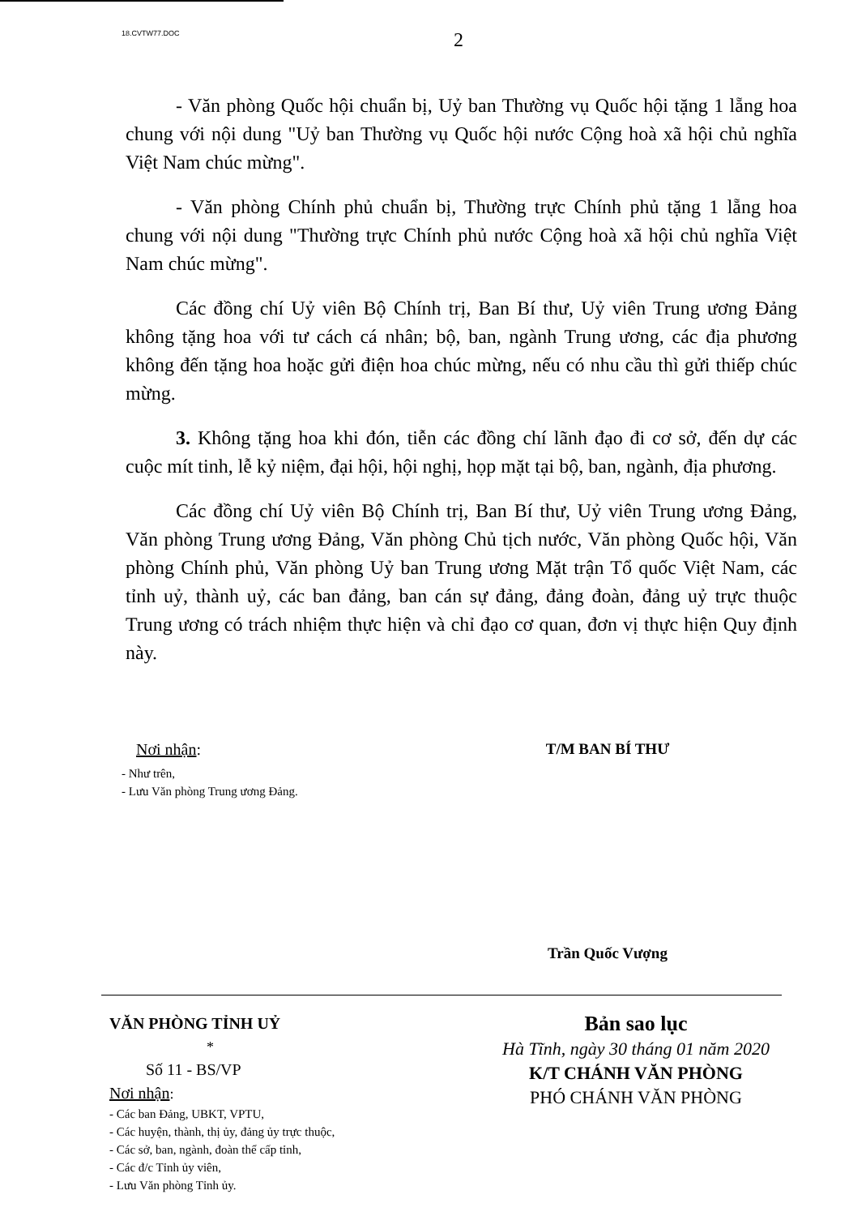18.CVTW77.DOC
2
- Văn phòng Quốc hội chuẩn bị, Uỷ ban Thường vụ Quốc hội tặng 1 lẵng hoa chung với nội dung "Uỷ ban Thường vụ Quốc hội nước Cộng hoà xã hội chủ nghĩa Việt Nam chúc mừng".
- Văn phòng Chính phủ chuẩn bị, Thường trực Chính phủ tặng 1 lẵng hoa chung với nội dung "Thường trực Chính phủ nước Cộng hoà xã hội chủ nghĩa Việt Nam chúc mừng".
Các đồng chí Uỷ viên Bộ Chính trị, Ban Bí thư, Uỷ viên Trung ương Đảng không tặng hoa với tư cách cá nhân; bộ, ban, ngành Trung ương, các địa phương không đến tặng hoa hoặc gửi điện hoa chúc mừng, nếu có nhu cầu thì gửi thiếp chúc mừng.
3. Không tặng hoa khi đón, tiễn các đồng chí lãnh đạo đi cơ sở, đến dự các cuộc mít tinh, lễ kỷ niệm, đại hội, hội nghị, họp mặt tại bộ, ban, ngành, địa phương.
Các đồng chí Uỷ viên Bộ Chính trị, Ban Bí thư, Uỷ viên Trung ương Đảng, Văn phòng Trung ương Đảng, Văn phòng Chủ tịch nước, Văn phòng Quốc hội, Văn phòng Chính phủ, Văn phòng Uỷ ban Trung ương Mặt trận Tổ quốc Việt Nam, các tỉnh uỷ, thành uỷ, các ban đảng, ban cán sự đảng, đảng đoàn, đảng uỷ trực thuộc Trung ương có trách nhiệm thực hiện và chỉ đạo cơ quan, đơn vị thực hiện Quy định này.
Nơi nhận:
- Như trên,
- Lưu Văn phòng Trung ương Đảng.
T/M BAN BÍ THƯ
Trần Quốc Vượng
VĂN PHÒNG TỈNH UỶ
*
Số 11 - BS/VP
Nơi nhận:
- Các ban Đảng, UBKT, VPTU,
- Các huyện, thành, thị ủy, đảng ủy trực thuộc,
- Các sở, ban, ngành, đoàn thể cấp tỉnh,
- Các đ/c Tỉnh ủy viên,
- Lưu Văn phòng Tỉnh ủy.
Bản sao lục
Hà Tĩnh, ngày 30 tháng 01 năm 2020
K/T CHÁNH VĂN PHÒNG
PHÓ CHÁNH VĂN PHÒNG